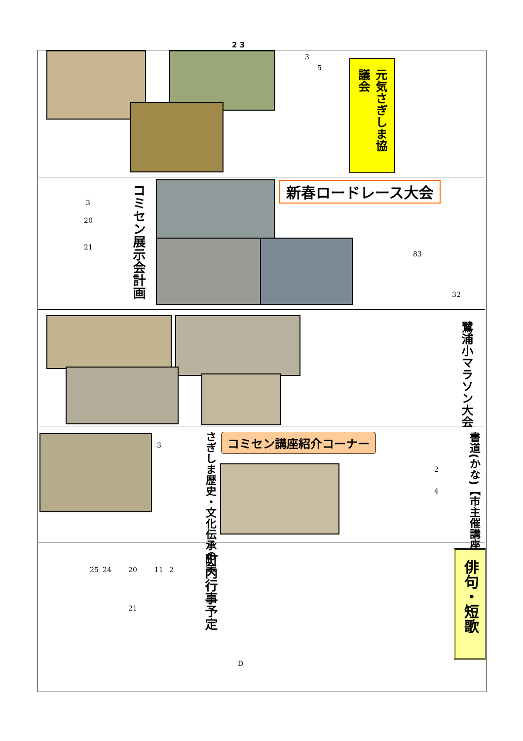2 3
3
5
元気さぎしま協議会
3
20
21
コミセン展示会計画
新春ロードレース大会
83
32
鷺浦小マラソン大会
3
さぎしま歴史・文化伝承の会
コミセン講座紹介コーナー
2
4
書道(かな)【市主催講座】
25 24 20 11 2
21
町内行事予定
俳句・短歌
D